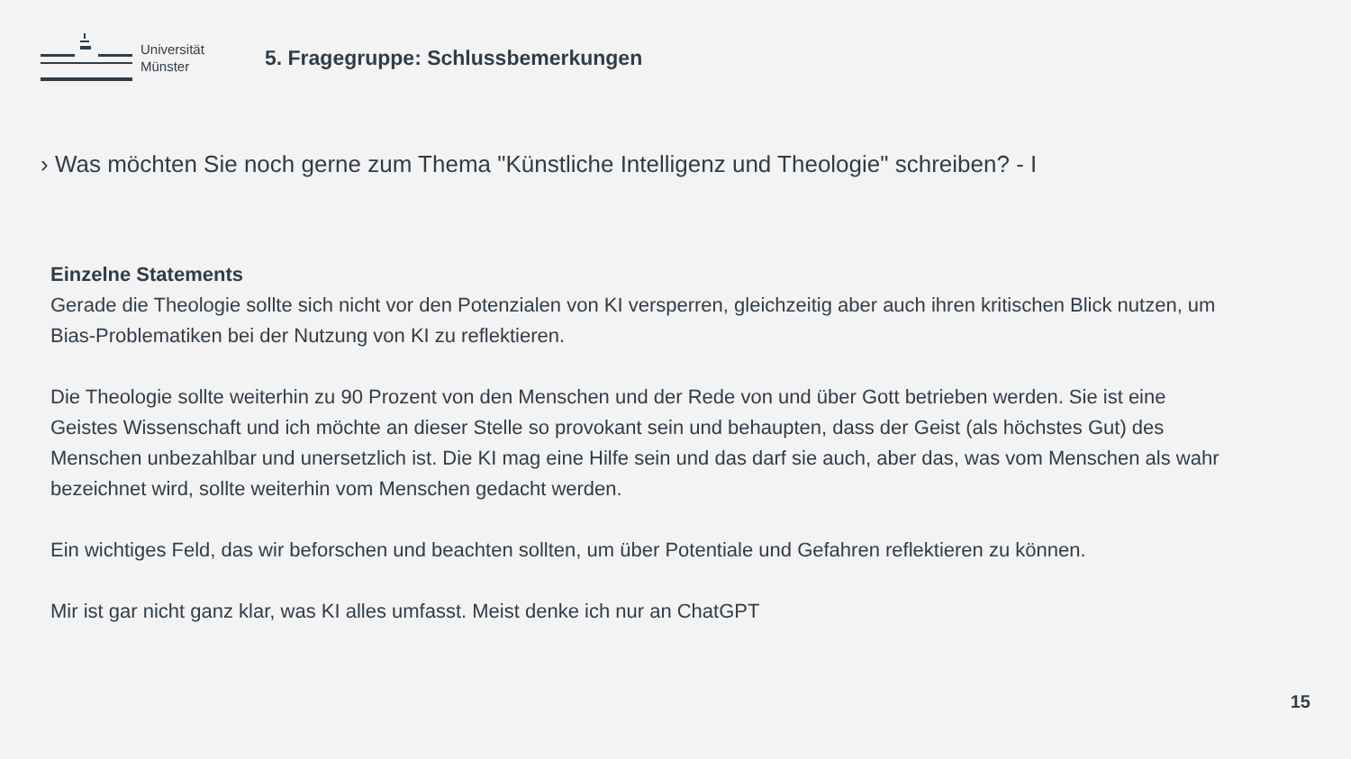Universität Münster
5. Fragegruppe: Schlussbemerkungen
› Was möchten Sie noch gerne zum Thema "Künstliche Intelligenz und Theologie" schreiben? - I
Einzelne Statements
Gerade die Theologie sollte sich nicht vor den Potenzialen von KI versperren, gleichzeitig aber auch ihren kritischen Blick nutzen, um Bias-Problematiken bei der Nutzung von KI zu reflektieren.
Die Theologie sollte weiterhin zu 90 Prozent von den Menschen und der Rede von und über Gott betrieben werden. Sie ist eine Geistes Wissenschaft und ich möchte an dieser Stelle so provokant sein und behaupten, dass der Geist (als höchstes Gut) des Menschen unbezahlbar und unersetzlich ist. Die KI mag eine Hilfe sein und das darf sie auch, aber das, was vom Menschen als wahr bezeichnet wird, sollte weiterhin vom Menschen gedacht werden.
Ein wichtiges Feld, das wir beforschen und beachten sollten, um über Potentiale und Gefahren reflektieren zu können.
Mir ist gar nicht ganz klar, was KI alles umfasst. Meist denke ich nur an ChatGPT
15